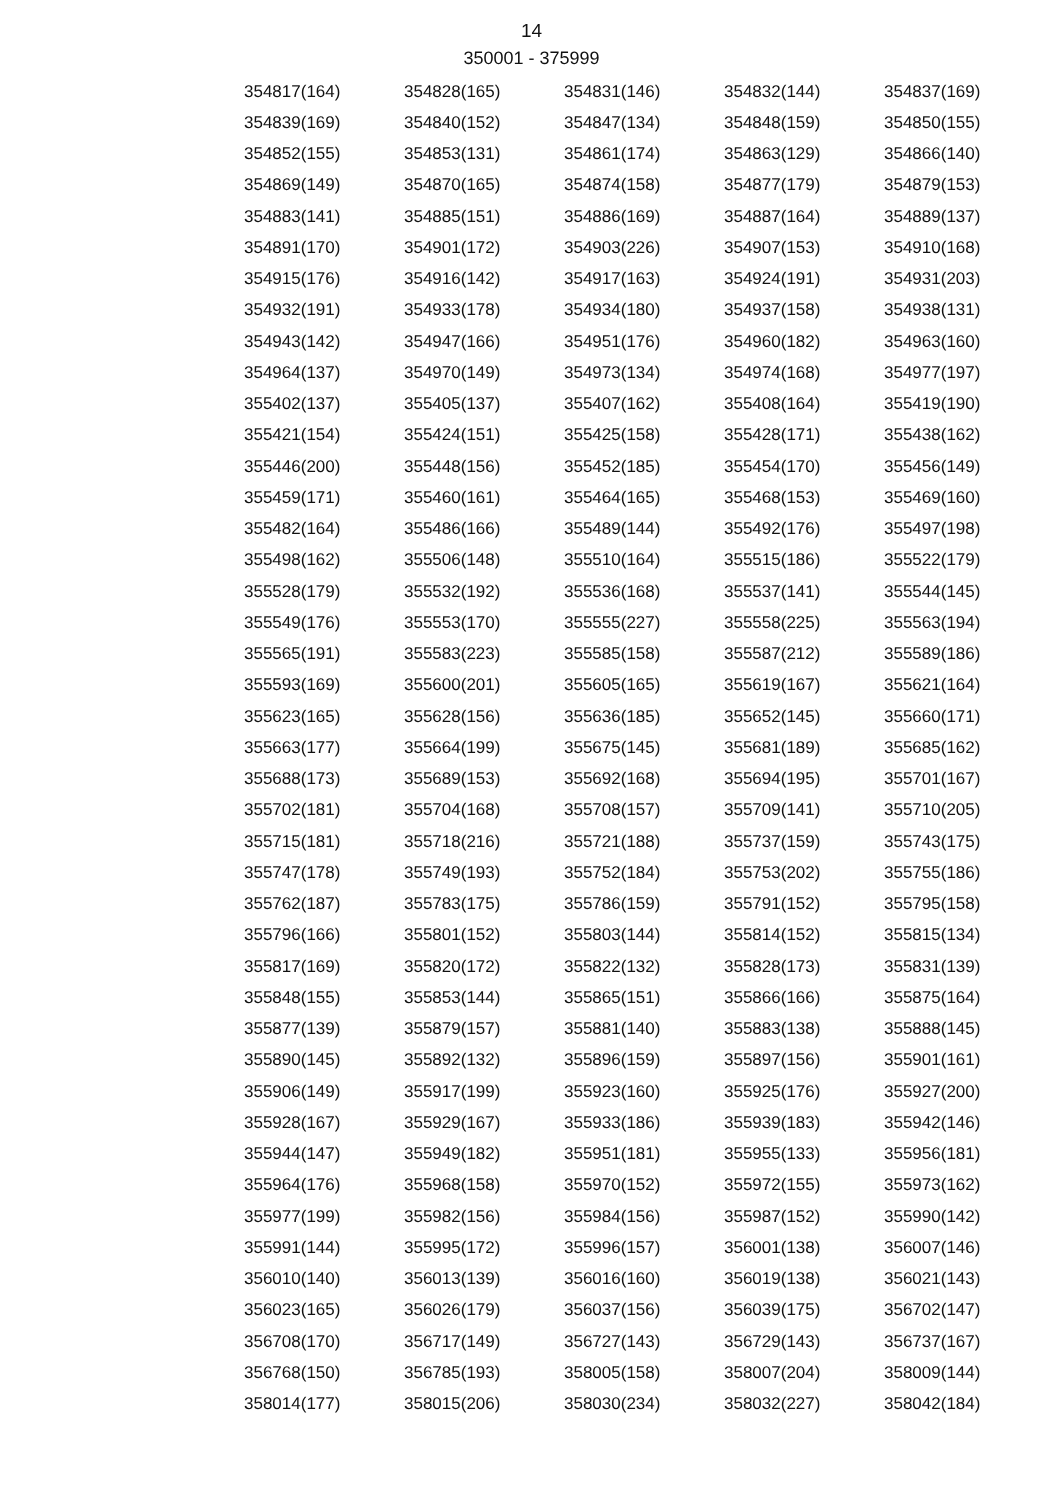14
350001 - 375999
| 354817(164) | 354828(165) | 354831(146) | 354832(144) | 354837(169) |
| 354839(169) | 354840(152) | 354847(134) | 354848(159) | 354850(155) |
| 354852(155) | 354853(131) | 354861(174) | 354863(129) | 354866(140) |
| 354869(149) | 354870(165) | 354874(158) | 354877(179) | 354879(153) |
| 354883(141) | 354885(151) | 354886(169) | 354887(164) | 354889(137) |
| 354891(170) | 354901(172) | 354903(226) | 354907(153) | 354910(168) |
| 354915(176) | 354916(142) | 354917(163) | 354924(191) | 354931(203) |
| 354932(191) | 354933(178) | 354934(180) | 354937(158) | 354938(131) |
| 354943(142) | 354947(166) | 354951(176) | 354960(182) | 354963(160) |
| 354964(137) | 354970(149) | 354973(134) | 354974(168) | 354977(197) |
| 355402(137) | 355405(137) | 355407(162) | 355408(164) | 355419(190) |
| 355421(154) | 355424(151) | 355425(158) | 355428(171) | 355438(162) |
| 355446(200) | 355448(156) | 355452(185) | 355454(170) | 355456(149) |
| 355459(171) | 355460(161) | 355464(165) | 355468(153) | 355469(160) |
| 355482(164) | 355486(166) | 355489(144) | 355492(176) | 355497(198) |
| 355498(162) | 355506(148) | 355510(164) | 355515(186) | 355522(179) |
| 355528(179) | 355532(192) | 355536(168) | 355537(141) | 355544(145) |
| 355549(176) | 355553(170) | 355555(227) | 355558(225) | 355563(194) |
| 355565(191) | 355583(223) | 355585(158) | 355587(212) | 355589(186) |
| 355593(169) | 355600(201) | 355605(165) | 355619(167) | 355621(164) |
| 355623(165) | 355628(156) | 355636(185) | 355652(145) | 355660(171) |
| 355663(177) | 355664(199) | 355675(145) | 355681(189) | 355685(162) |
| 355688(173) | 355689(153) | 355692(168) | 355694(195) | 355701(167) |
| 355702(181) | 355704(168) | 355708(157) | 355709(141) | 355710(205) |
| 355715(181) | 355718(216) | 355721(188) | 355737(159) | 355743(175) |
| 355747(178) | 355749(193) | 355752(184) | 355753(202) | 355755(186) |
| 355762(187) | 355783(175) | 355786(159) | 355791(152) | 355795(158) |
| 355796(166) | 355801(152) | 355803(144) | 355814(152) | 355815(134) |
| 355817(169) | 355820(172) | 355822(132) | 355828(173) | 355831(139) |
| 355848(155) | 355853(144) | 355865(151) | 355866(166) | 355875(164) |
| 355877(139) | 355879(157) | 355881(140) | 355883(138) | 355888(145) |
| 355890(145) | 355892(132) | 355896(159) | 355897(156) | 355901(161) |
| 355906(149) | 355917(199) | 355923(160) | 355925(176) | 355927(200) |
| 355928(167) | 355929(167) | 355933(186) | 355939(183) | 355942(146) |
| 355944(147) | 355949(182) | 355951(181) | 355955(133) | 355956(181) |
| 355964(176) | 355968(158) | 355970(152) | 355972(155) | 355973(162) |
| 355977(199) | 355982(156) | 355984(156) | 355987(152) | 355990(142) |
| 355991(144) | 355995(172) | 355996(157) | 356001(138) | 356007(146) |
| 356010(140) | 356013(139) | 356016(160) | 356019(138) | 356021(143) |
| 356023(165) | 356026(179) | 356037(156) | 356039(175) | 356702(147) |
| 356708(170) | 356717(149) | 356727(143) | 356729(143) | 356737(167) |
| 356768(150) | 356785(193) | 358005(158) | 358007(204) | 358009(144) |
| 358014(177) | 358015(206) | 358030(234) | 358032(227) | 358042(184) |